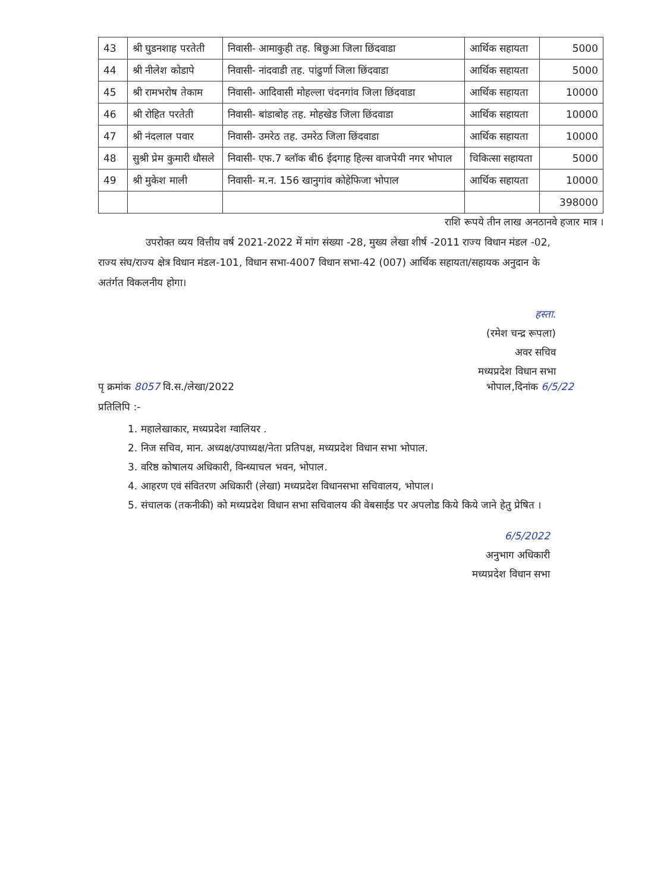| 43 | श्री घुडनशाह परतेती | निवासी- आमाकुही तह. बिछुआ जिला छिंदवाडा | आर्थिक सहायता | 5000 |
| 44 | श्री नीलेश कोडापे | निवासी- नांदवाडी तह. पांढुर्णा जिला छिंदवाडा | आर्थिक सहायता | 5000 |
| 45 | श्री रामभरोष तेकाम | निवासी- आदिवासी मोहल्ला चंदनगांव जिला छिंदवाडा | आर्थिक सहायता | 10000 |
| 46 | श्री रोहित परतेती | निवासी- बांडाबोह तह. मोहखेड जिला छिंदवाडा | आर्थिक सहायता | 10000 |
| 47 | श्री नंदलाल पवार | निवासी- उमरेठ तह. उमरेठ जिला छिंदवाडा | आर्थिक सहायता | 10000 |
| 48 | सुश्री प्रेम कुमारी धौसले | निवासी- एफ.7 ब्लॉक बी6 ईदगाह हिल्स वाजपेयी नगर भोपाल | चिकित्सा सहायता | 5000 |
| 49 | श्री मुकेश माली | निवासी- म.न. 156 खानुगांव कोहेफिजा भोपाल | आर्थिक सहायता | 10000 |
| | | | | 398000 |
राशि रूपये तीन लाख अनठानवे हजार मात्र ।
उपरोक्त व्यय वित्तीय वर्ष 2021-2022 में मांग संख्या -28, मुख्य लेखा शीर्ष -2011 राज्य विधान मंडल -02, राज्य संघ/राज्य क्षेत्र विधान मंडल-101, विधान सभा-4007 विधान सभा-42 (007) आर्थिक सहायता/सहायक अनुदान के अतंर्गत विकलनीय होगा।
हस्ता.
(रमेश चन्द्र रूपला)
अवर सचिव
मध्यप्रदेश विधान सभा
पृ क्रमांक 8057 वि.स./लेखा/2022 भोपाल,दिनांक 6/5/22
प्रतिलिपि :-
1. महालेखाकार, मध्यप्रदेश ग्वालियर .
2. निज सचिव, मान. अध्यक्ष/उपाध्यक्ष/नेता प्रतिपक्ष, मध्यप्रदेश विधान सभा भोपाल.
3. वरिष्ठ कोषालय अधिकारी, विन्ध्याचल भवन, भोपाल.
4. आहरण एवं संवितरण अधिकारी (लेखा) मध्यप्रदेश विधानसभा सचिवालय, भोपाल।
5. संचालक (तकनीकी) को मध्यप्रदेश विधान सभा सचिवालय की वेबसाईड पर अपलोड किये किये जाने हेतु प्रेषित ।
6/5/2022
अनुभाग अधिकारी
मध्यप्रदेश विधान सभा